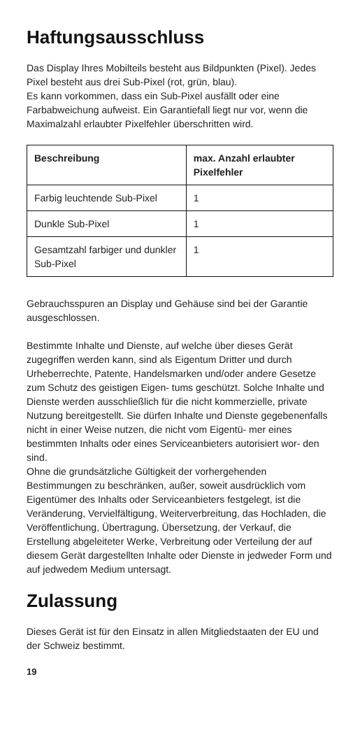Haftungsausschluss
Das Display Ihres Mobilteils besteht aus Bildpunkten (Pixel). Jedes Pixel besteht aus drei Sub-Pixel (rot, grün, blau).
Es kann vorkommen, dass ein Sub-Pixel ausfällt oder eine Farbabweichung aufweist. Ein Garantiefall liegt nur vor, wenn die Maximalzahl erlaubter Pixelfehler überschritten wird.
| Beschreibung | max. Anzahl erlaubter Pixelfehler |
| --- | --- |
| Farbig leuchtende Sub-Pixel | 1 |
| Dunkle Sub-Pixel | 1 |
| Gesamtzahl farbiger und dunkler Sub-Pixel | 1 |
Gebrauchsspuren an Display und Gehäuse sind bei der Garantie ausgeschlossen.
Bestimmte Inhalte und Dienste, auf welche über dieses Gerät zugegriffen werden kann, sind als Eigentum Dritter und durch Urheberrechte, Patente, Handelsmarken und/oder andere Gesetze zum Schutz des geistigen Eigen- tums geschützt. Solche Inhalte und Dienste werden ausschließlich für die nicht kommerzielle, private Nutzung bereitgestellt. Sie dürfen Inhalte und Dienste gegebenenfalls nicht in einer Weise nutzen, die nicht vom Eigentü- mer eines bestimmten Inhalts oder eines Serviceanbieters autorisiert wor- den sind.
Ohne die grundsätzliche Gültigkeit der vorhergehenden Bestimmungen zu beschränken, außer, soweit ausdrücklich vom Eigentümer des Inhalts oder Serviceanbieters festgelegt, ist die Veränderung, Vervielfältigung, Weiterverbreitung, das Hochladen, die Veröffentlichung, Übertragung, Übersetzung, der Verkauf, die Erstellung abgeleiteter Werke, Verbreitung oder Verteilung der auf diesem Gerät dargestellten Inhalte oder Dienste in jedweder Form und auf jedwedem Medium untersagt.
Zulassung
Dieses Gerät ist für den Einsatz in allen Mitgliedstaaten der EU und der Schweiz bestimmt.
19